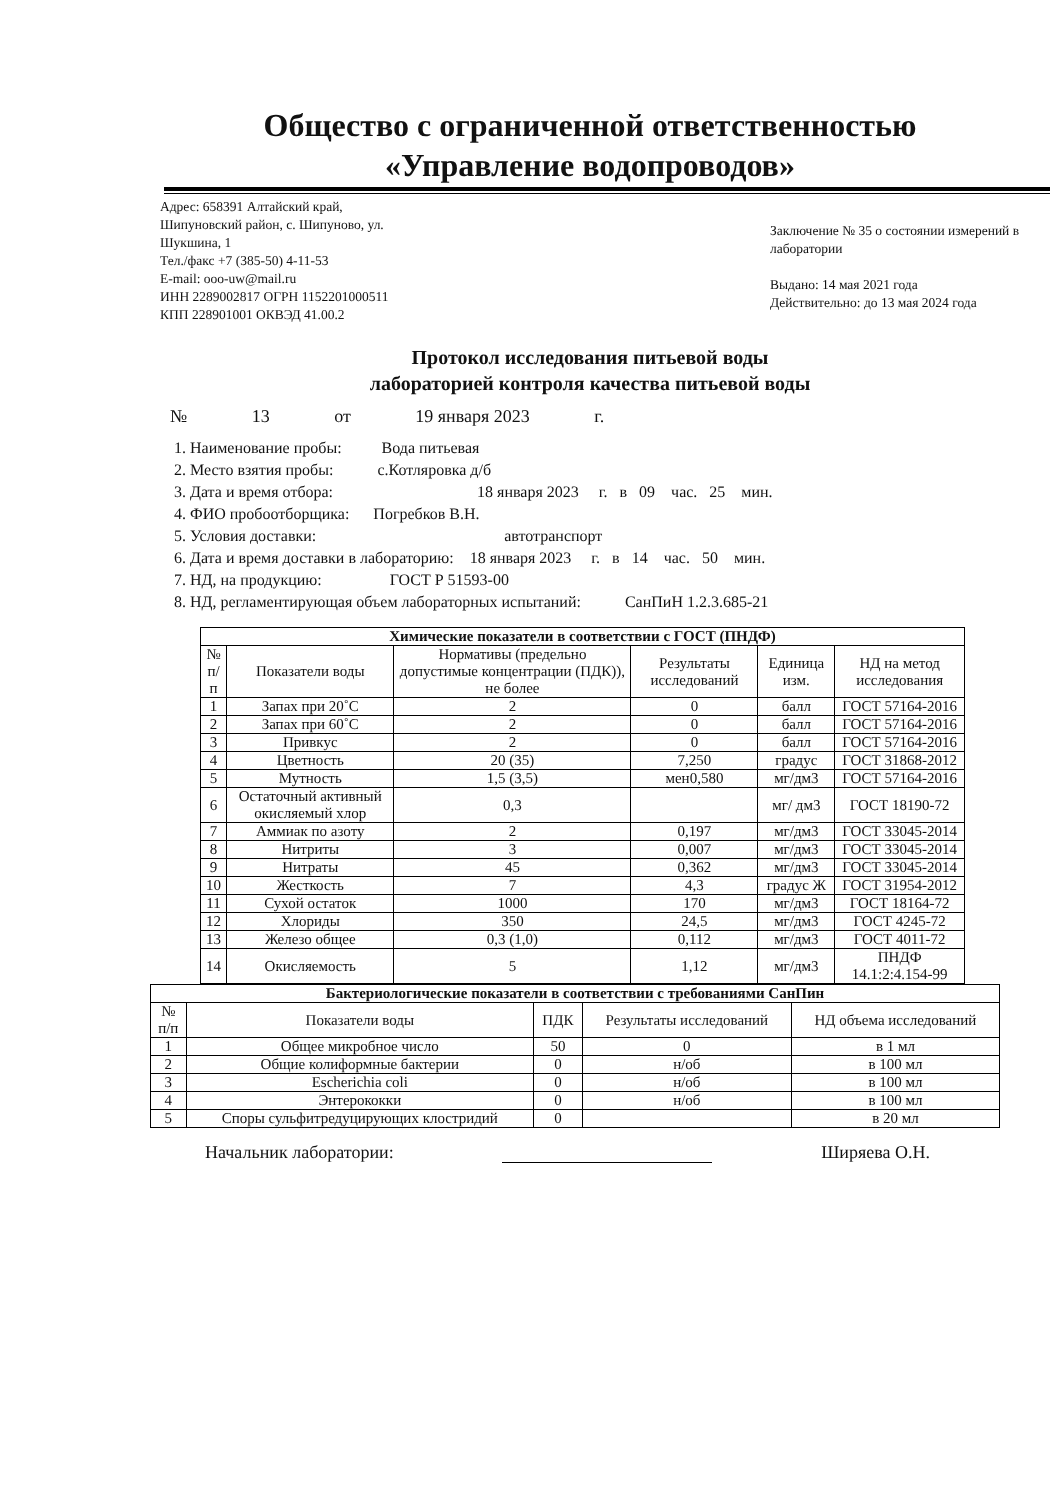Общество с ограниченной ответственностью
«Управление водопроводов»
Адрес: 658391 Алтайский край,
Шипуновский район, с. Шипуново, ул.
Шукшина, 1
Тел./факс +7 (385-50) 4-11-53
E-mail: ooo-uw@mail.ru
ИНН 2289002817 ОГРН 1152201000511
КПП 228901001 ОКВЭД 41.00.2
Заключение № 35 о состоянии измерений в лаборатории
Выдано: 14 мая 2021 года
Действительно: до 13 мая 2024 года
Протокол исследования питьевой воды
лабораторией контроля качества питьевой воды
№ 13 от 19 января 2023 г.
1. Наименование пробы: Вода питьевая
2. Место взятия пробы: с.Котляровка д/б
3. Дата и время отбора: 18 января 2023 г. в 09 час. 25 мин.
4. ФИО пробоотборщика: Погребков В.Н.
5. Условия доставки: автотранспорт
6. Дата и время доставки в лабораторию: 18 января 2023 г. в 14 час. 50 мин.
7. НД, на продукцию: ГОСТ Р 51593-00
8. НД, регламентирующая объем лабораторных испытаний: СанПиН 1.2.3.685-21
| Химические показатели в соответствии с ГОСТ (ПНДФ) | | | | | |
| --- | --- | --- | --- | --- | --- |
| № п/п | Показатели воды | Нормативы (предельно допустимые концентрации (ПДК)), не более | Результаты исследований | Единица изм. | НД на метод исследования |
| 1 | Запах при 20˚С | 2 | 0 | балл | ГОСТ 57164-2016 |
| 2 | Запах при 60˚С | 2 | 0 | балл | ГОСТ 57164-2016 |
| 3 | Привкус | 2 | 0 | балл | ГОСТ 57164-2016 |
| 4 | Цветность | 20 (35) | 7,250 | градус | ГОСТ 31868-2012 |
| 5 | Мутность | 1,5 (3,5) | мен0,580 | мг/дм3 | ГОСТ 57164-2016 |
| 6 | Остаточный активный окисляемый хлор | 0,3 | | мг/ дм3 | ГОСТ 18190-72 |
| 7 | Аммиак по азоту | 2 | 0,197 | мг/дм3 | ГОСТ 33045-2014 |
| 8 | Нитриты | 3 | 0,007 | мг/дм3 | ГОСТ 33045-2014 |
| 9 | Нитраты | 45 | 0,362 | мг/дм3 | ГОСТ 33045-2014 |
| 10 | Жесткость | 7 | 4,3 | градус Ж | ГОСТ 31954-2012 |
| 11 | Сухой остаток | 1000 | 170 | мг/дм3 | ГОСТ 18164-72 |
| 12 | Хлориды | 350 | 24,5 | мг/дм3 | ГОСТ 4245-72 |
| 13 | Железо общее | 0,3 (1,0) | 0,112 | мг/дм3 | ГОСТ 4011-72 |
| 14 | Окисляемость | 5 | 1,12 | мг/дм3 | ПНДФ 14.1:2:4.154-99 |
| Бактериологические показатели в соответствии с требованиями СанПин | | | | |
| --- | --- | --- | --- | --- |
| № п/п | Показатели воды | ПДК | Результаты исследований | НД объема исследований |
| 1 | Общее микробное число | 50 | 0 | в 1 мл |
| 2 | Общие колиформные бактерии | 0 | н/об | в 100 мл |
| 3 | Escherichia coli | 0 | н/об | в 100 мл |
| 4 | Энтерококки | 0 | н/об | в 100 мл |
| 5 | Споры сульфитредуцирующих клостридий | 0 | | в 20 мл |
Начальник лаборатории: Ширяева О.Н.